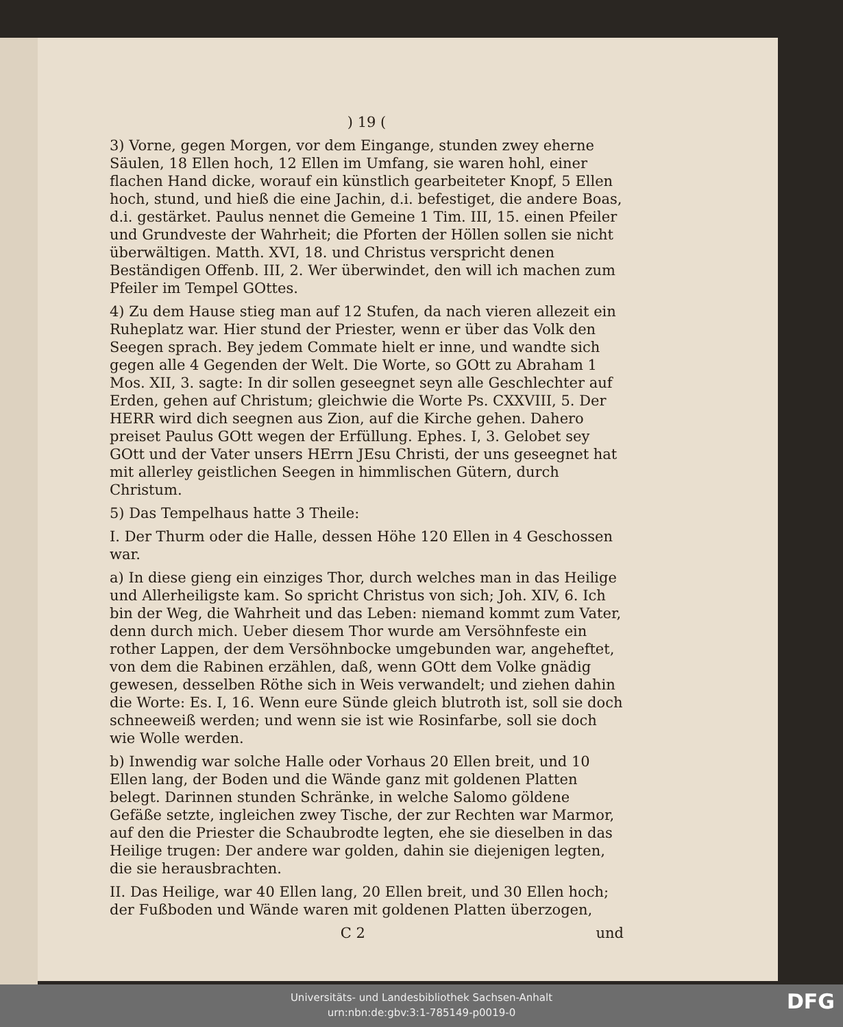) 19 (
3) Vorne, gegen Morgen, vor dem Eingange, stunden zwey eherne Säulen, 18 Ellen hoch, 12 Ellen im Umfang, sie waren hohl, einer flachen Hand dicke, worauf ein künstlich gearbeiteter Knopf, 5 Ellen hoch, stund, und hieß die eine Jachin, d.i. befestiget, die andere Boas, d.i. gestärket. Paulus nennet die Gemeine 1 Tim. III, 15. einen Pfeiler und Grundveste der Wahrheit; die Pforten der Höllen sollen sie nicht überwältigen. Matth. XVI, 18. und Christus verspricht denen Beständigen Offenb. III, 2. Wer überwindet, den will ich machen zum Pfeiler im Tempel GOttes.
4) Zu dem Hause stieg man auf 12 Stufen, da nach vieren allezeit ein Ruheplatz war. Hier stund der Priester, wenn er über das Volk den Seegen sprach. Bey jedem Commate hielt er inne, und wandte sich gegen alle 4 Gegenden der Welt. Die Worte, so GOtt zu Abraham 1 Mos. XII, 3. sagte: In dir sollen geseegnet seyn alle Geschlechter auf Erden, gehen auf Christum; gleichwie die Worte Ps. CXXVIII, 5. Der HERR wird dich seegnen aus Zion, auf die Kirche gehen. Dahero preiset Paulus GOtt wegen der Erfüllung. Ephes. I, 3. Gelobet sey GOtt und der Vater unsers HErrn JEsu Christi, der uns geseegnet hat mit allerley geistlichen Seegen in himmlischen Gütern, durch Christum.
5) Das Tempelhaus hatte 3 Theile:
I. Der Thurm oder die Halle, dessen Höhe 120 Ellen in 4 Geschossen war.
a) In diese gieng ein einziges Thor, durch welches man in das Heilige und Allerheiligste kam. So spricht Christus von sich; Joh. XIV, 6. Ich bin der Weg, die Wahrheit und das Leben: niemand kommt zum Vater, denn durch mich. Ueber diesem Thor wurde am Versöhnfeste ein rother Lappen, der dem Versöhnbocke umgebunden war, angeheftet, von dem die Rabinen erzählen, daß, wenn GOtt dem Volke gnädig gewesen, desselben Röthe sich in Weis verwandelt; und ziehen dahin die Worte: Es. I, 16. Wenn eure Sünde gleich blutroth ist, soll sie doch schneeweiß werden; und wenn sie ist wie Rosinfarbe, soll sie doch wie Wolle werden.
b) Inwendig war solche Halle oder Vorhaus 20 Ellen breit, und 10 Ellen lang, der Boden und die Wände ganz mit goldenen Platten belegt. Darinnen stunden Schränke, in welche Salomo göldene Gefäße setzte, ingleichen zwey Tische, der zur Rechten war Marmor, auf den die Priester die Schaubrodte legten, ehe sie dieselben in das Heilige trugen: Der andere war golden, dahin sie diejenigen legten, die sie herausbrachten.
II. Das Heilige, war 40 Ellen lang, 20 Ellen breit, und 30 Ellen hoch; der Fußboden und Wände waren mit goldenen Platten überzogen,
C 2 und
Universitäts- und Landesbibliothek Sachsen-Anhalt
urn:nbn:de:gbv:3:1-785149-p0019-0
DFG